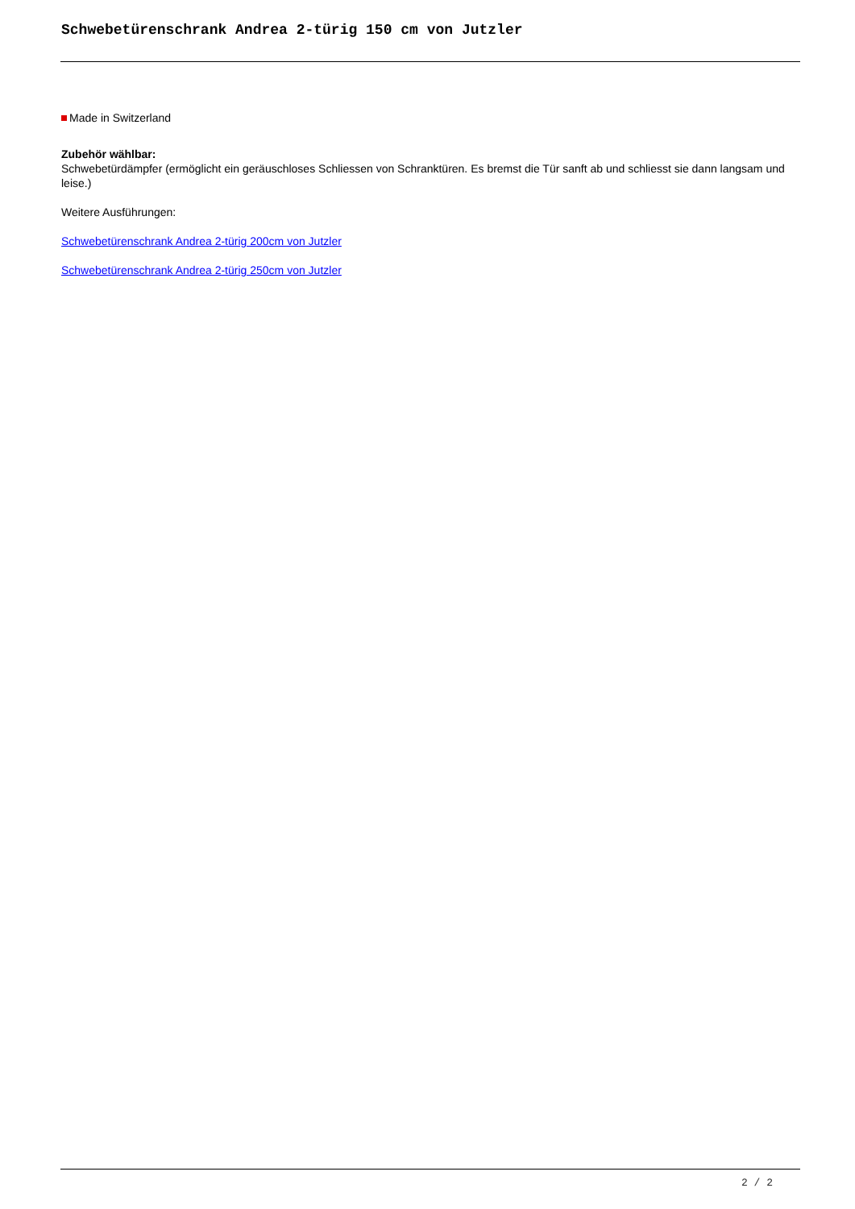Schwebetürenschrank Andrea 2-türig 150 cm von Jutzler
Made in Switzerland
Zubehör wählbar:
Schwebetürdämpfer (ermöglicht ein geräuschloses Schliessen von Schranktüren. Es bremst die Tür sanft ab und schliesst sie dann langsam und leise.)
Weitere Ausführungen:
Schwebetürenschrank Andrea 2-türig 200cm von Jutzler
Schwebetürenschrank Andrea 2-türig 250cm von Jutzler
2 / 2